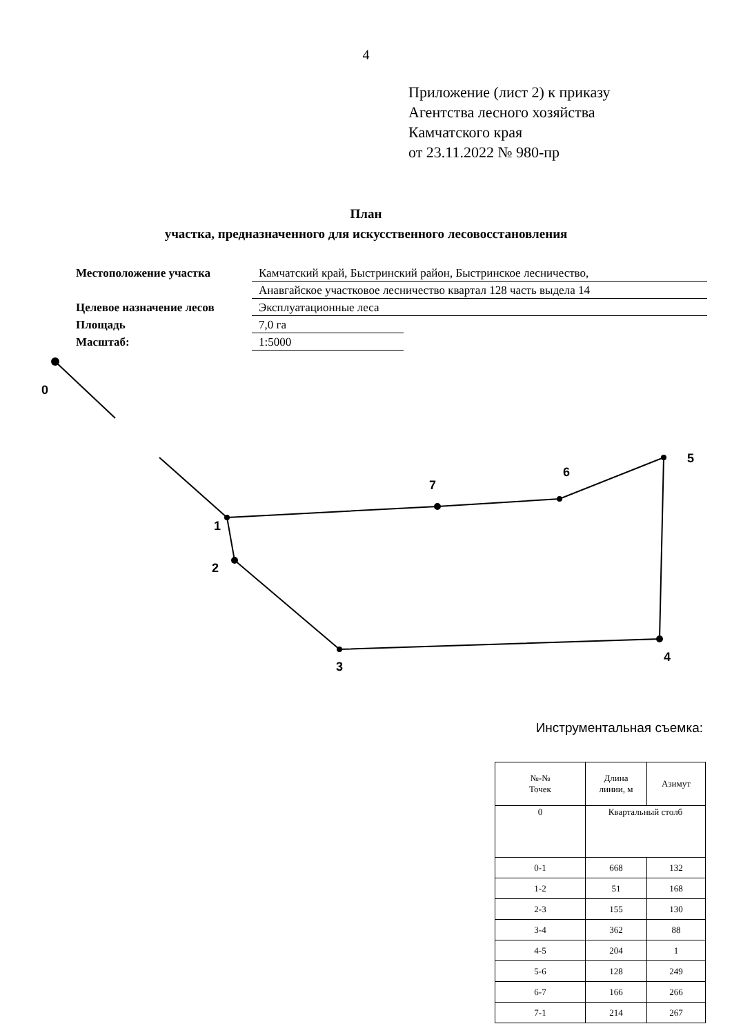4
Приложение (лист 2) к приказу
Агентства лесного хозяйства
Камчатского края
от 23.11.2022 № 980-пр
План
участка, предназначенного для искусственного лесовосстановления
| Местоположение участка | Камчатский край, Быстринский район, Быстринское лесничество, | |
| | Анавгайское участковое лесничество квартал 128 часть выдела 14 | |
| Целевое назначение лесов | Эксплуатационные леса | |
| Площадь | 7,0 га | |
| Масштаб: | 1:5000 | |
0
1
2
3
4
5
6
7
Инструментальная съемка:
| №-№ Точек | Длина линии, м | Азимут |
| 0 | Квартальный столб | |
| 0-1 | 668 | 132 |
| 1-2 | 51 | 168 |
| 2-3 | 155 | 130 |
| 3-4 | 362 | 88 |
| 4-5 | 204 | 1 |
| 5-6 | 128 | 249 |
| 6-7 | 166 | 266 |
| 7-1 | 214 | 267 |